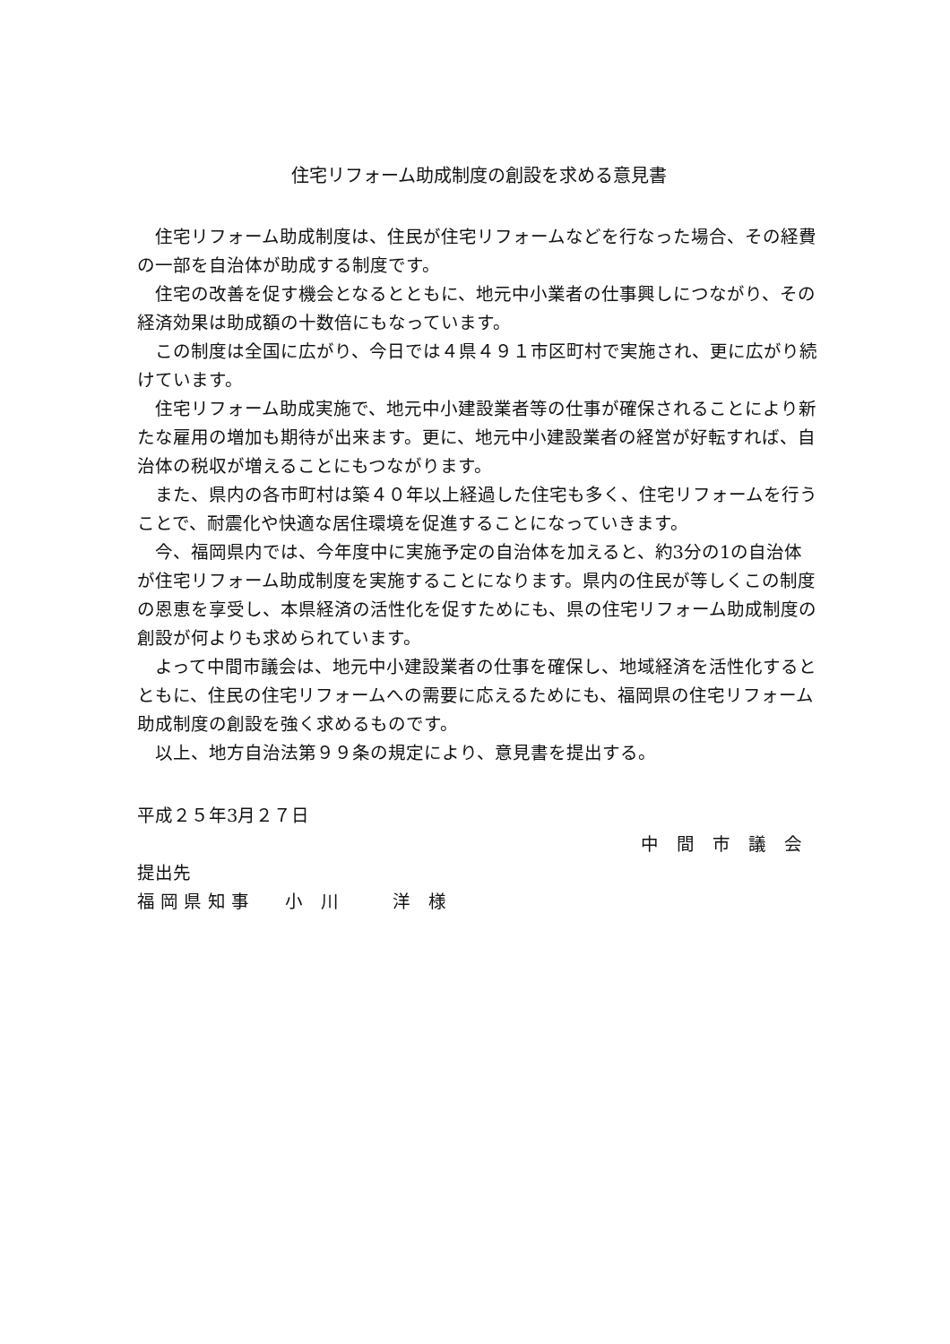住宅リフォーム助成制度の創設を求める意見書
住宅リフォーム助成制度は、住民が住宅リフォームなどを行なった場合、その経費の一部を自治体が助成する制度です。
住宅の改善を促す機会となるとともに、地元中小業者の仕事興しにつながり、その経済効果は助成額の十数倍にもなっています。
この制度は全国に広がり、今日では４県４９１市区町村で実施され、更に広がり続けています。
住宅リフォーム助成実施で、地元中小建設業者等の仕事が確保されることにより新たな雇用の増加も期待が出来ます。更に、地元中小建設業者の経営が好転すれば、自治体の税収が増えることにもつながります。
また、県内の各市町村は築４０年以上経過した住宅も多く、住宅リフォームを行うことで、耐震化や快適な居住環境を促進することになっていきます。
今、福岡県内では、今年度中に実施予定の自治体を加えると、約3分の1の自治体が住宅リフォーム助成制度を実施することになります。県内の住民が等しくこの制度の恩恵を享受し、本県経済の活性化を促すためにも、県の住宅リフォーム助成制度の創設が何よりも求められています。
よって中間市議会は、地元中小建設業者の仕事を確保し、地域経済を活性化するとともに、住民の住宅リフォームへの需要に応えるためにも、福岡県の住宅リフォーム助成制度の創設を強く求めるものです。
以上、地方自治法第９９条の規定により、意見書を提出する。
平成２５年3月２７日
中　間　市　議　会
提出先
福 岡 県 知 事　　小　川　　　洋　様